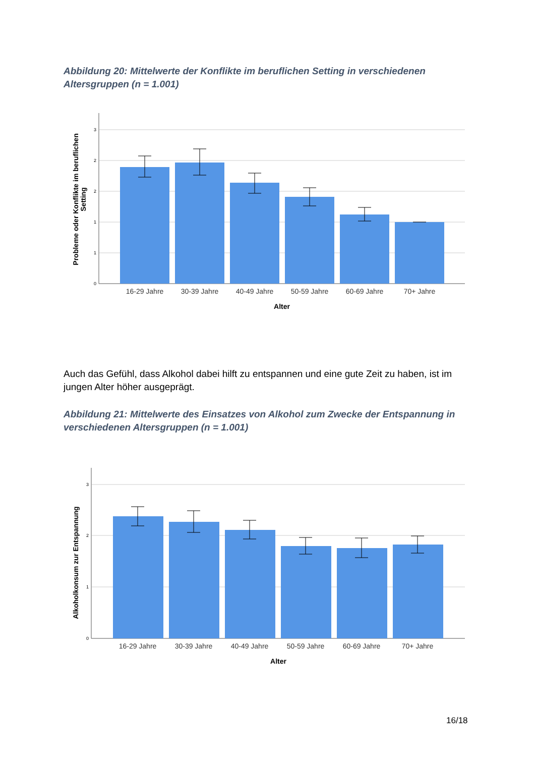Abbildung 20: Mittelwerte der Konflikte im beruflichen Setting in verschiedenen Altersgruppen (n = 1.001)
3
2
2
1
1
0
16-29 Jahre
30-39 Jahre
40-49 Jahre
50-59 Jahre
60-69 Jahre
70+ Jahre
Alter
Probleme oder Konflikte im beruflichen Setting
Auch das Gefühl, dass Alkohol dabei hilft zu entspannen und eine gute Zeit zu haben, ist im jungen Alter höher ausgeprägt.
Abbildung 21: Mittelwerte des Einsatzes von Alkohol zum Zwecke der Entspannung in verschiedenen Altersgruppen (n = 1.001)
3
2
1
0
16-29 Jahre
30-39 Jahre
40-49 Jahre
50-59 Jahre
60-69 Jahre
70+ Jahre
Alter
Alkoholkonsum zur Entspannung
16/18